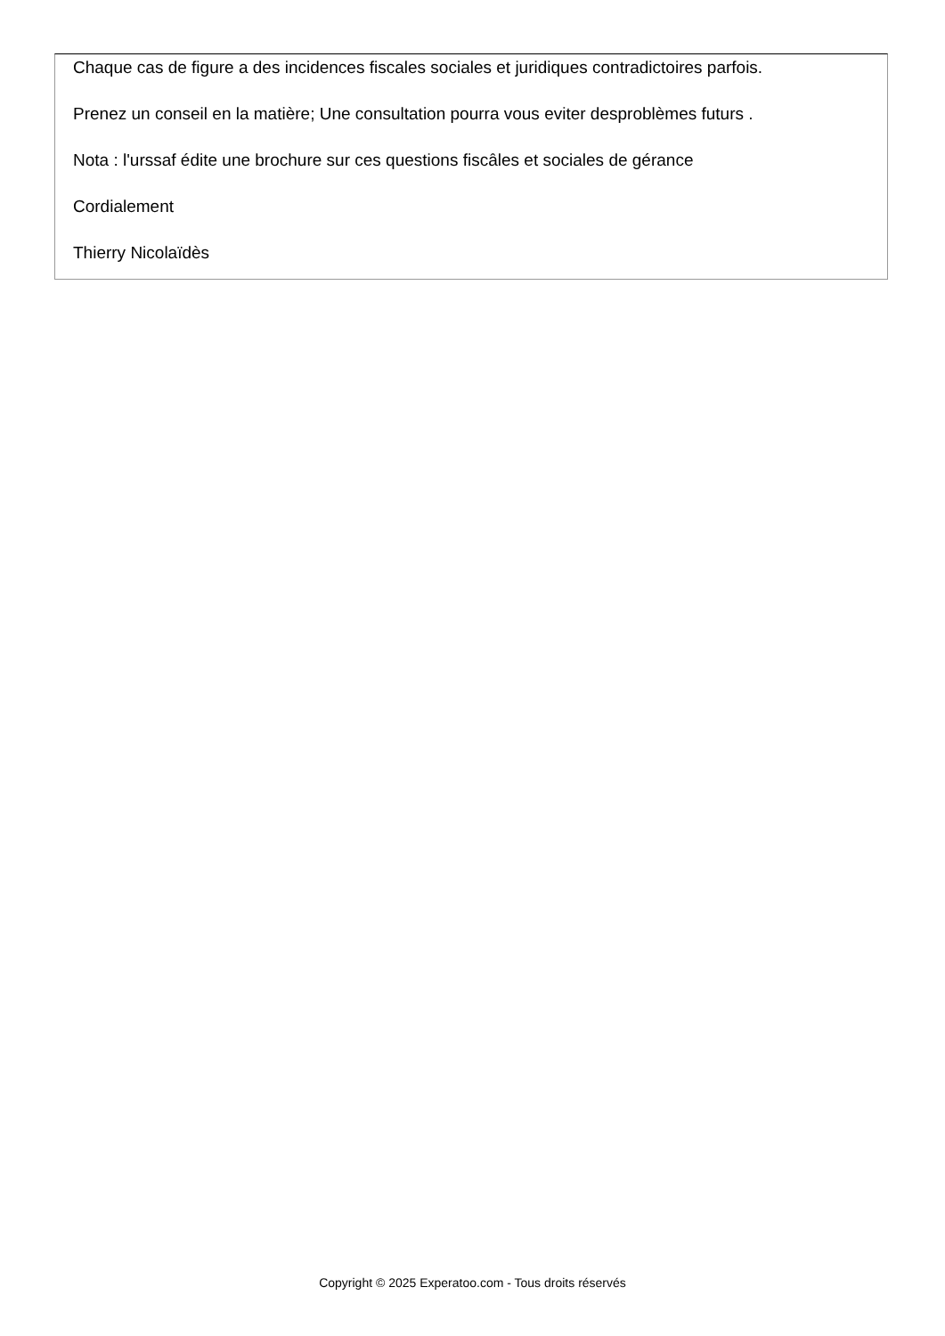Chaque cas de figure a des incidences fiscales sociales et juridiques contradictoires parfois.
Prenez un conseil en la matière; Une consultation pourra vous eviter desproblèmes futurs .
Nota : l'urssaf édite une brochure sur ces questions fiscâles et sociales de gérance
Cordialement
Thierry Nicolaïdès
Copyright © 2025 Experatoo.com - Tous droits réservés